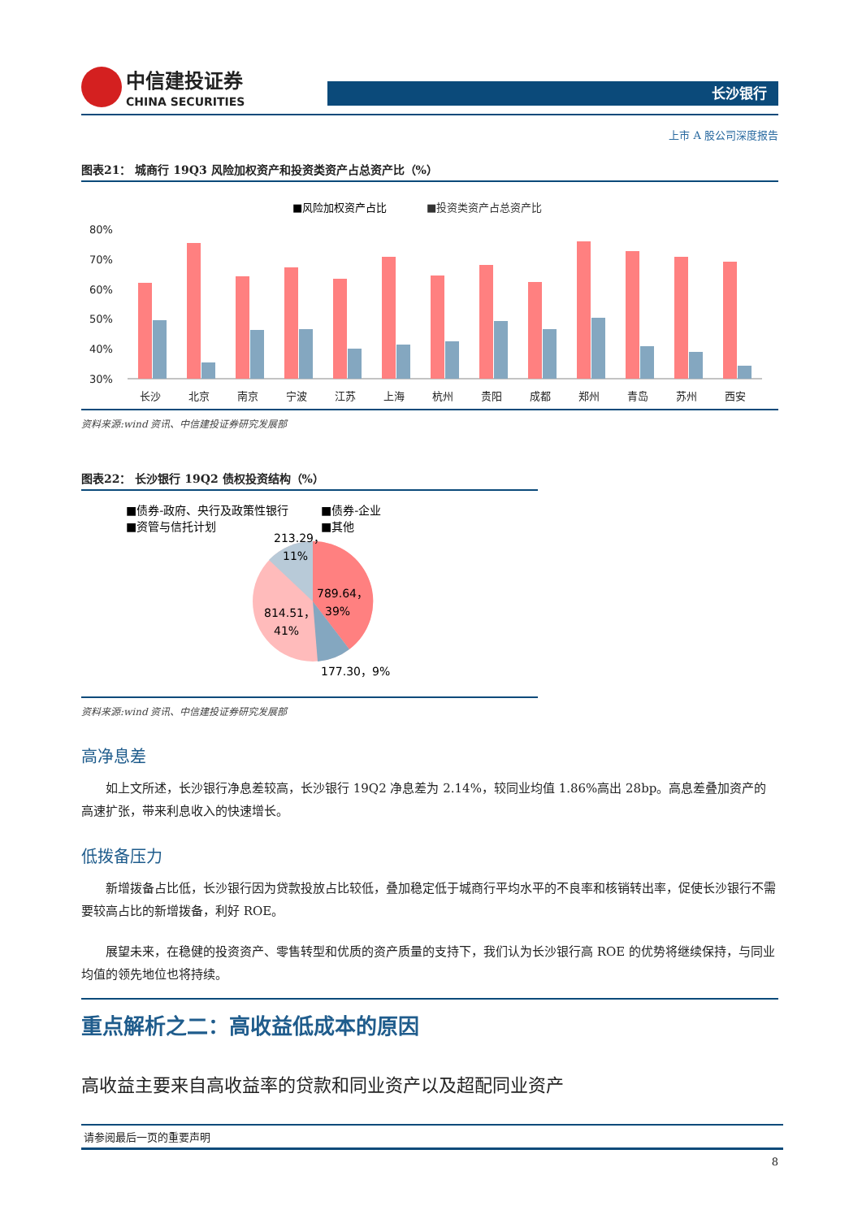中信建投证券
CHINA SECURITIES
长沙银行
上市 A 股公司深度报告
图表21： 城商行 19Q3 风险加权资产和投资类资产占总资产比（%）
■风险加权资产占比
■投资类资产占总资产比
80%
70%
60%
50%
40%
30%
长沙
北京
南京
宁波
江苏
上海
杭州
贵阳
成都
郑州
青岛
苏州
西安
资料来源:wind 资讯、中信建投证券研究发展部
图表22： 长沙银行 19Q2 债权投资结构（%）
■债券-政府、央行及政策性银行
■债券-企业
■资管与信托计划
■其他
213.29，
11%
789.64，
39%
814.51，
41%
177.30，9%
资料来源:wind 资讯、中信建投证券研究发展部
高净息差
如上文所述，长沙银行净息差较高，长沙银行 19Q2 净息差为 2.14%，较同业均值 1.86%高出 28bp。高息差叠加资产的高速扩张，带来利息收入的快速增长。
低拨备压力
新增拨备占比低，长沙银行因为贷款投放占比较低，叠加稳定低于城商行平均水平的不良率和核销转出率，促使长沙银行不需要较高占比的新增拨备，利好 ROE。
展望未来，在稳健的投资资产、零售转型和优质的资产质量的支持下，我们认为长沙银行高 ROE 的优势将继续保持，与同业均值的领先地位也将持续。
重点解析之二：高收益低成本的原因
高收益主要来自高收益率的贷款和同业资产以及超配同业资产
请参阅最后一页的重要声明
8